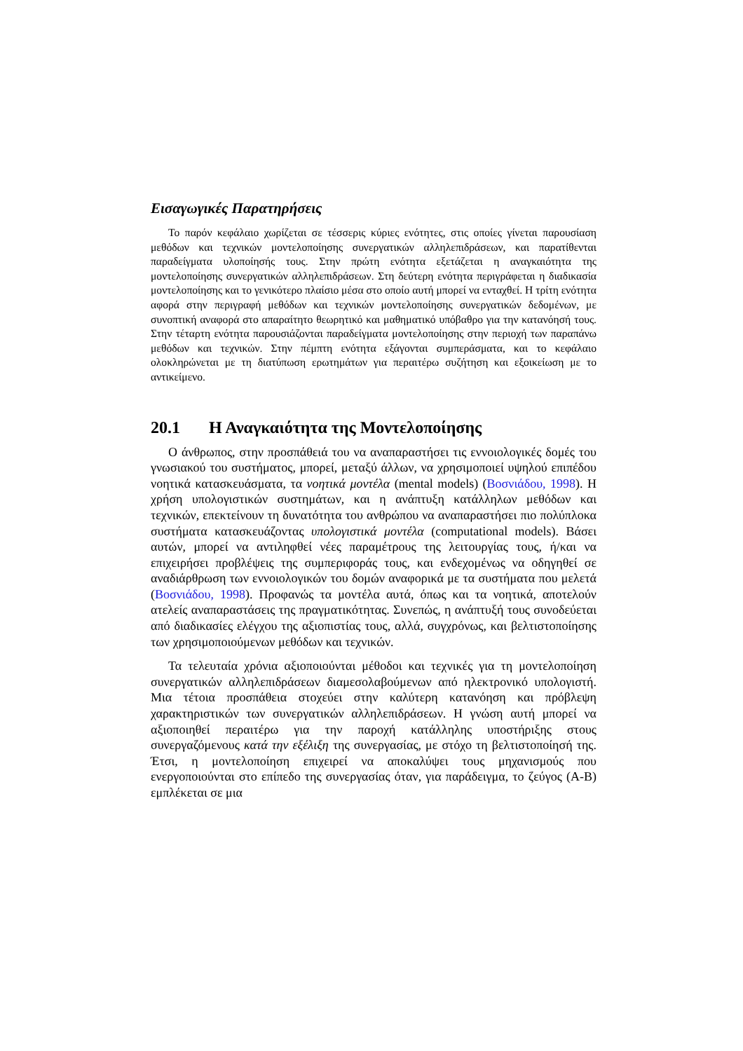Εισαγωγικές Παρατηρήσεις
Το παρόν κεφάλαιο χωρίζεται σε τέσσερις κύριες ενότητες, στις οποίες γίνεται παρουσίαση μεθόδων και τεχνικών μοντελοποίησης συνεργατικών αλληλεπιδράσεων, και παρατίθενται παραδείγματα υλοποίησής τους. Στην πρώτη ενότητα εξετάζεται η αναγκαιότητα της μοντελοποίησης συνεργατικών αλληλεπιδράσεων. Στη δεύτερη ενότητα περιγράφεται η διαδικασία μοντελοποίησης και το γενικότερο πλαίσιο μέσα στο οποίο αυτή μπορεί να ενταχθεί. Η τρίτη ενότητα αφορά στην περιγραφή μεθόδων και τεχνικών μοντελοποίησης συνεργατικών δεδομένων, με συνοπτική αναφορά στο απαραίτητο θεωρητικό και μαθηματικό υπόβαθρο για την κατανόησή τους. Στην τέταρτη ενότητα παρουσιάζονται παραδείγματα μοντελοποίησης στην περιοχή των παραπάνω μεθόδων και τεχνικών. Στην πέμπτη ενότητα εξάγονται συμπεράσματα, και το κεφάλαιο ολοκληρώνεται με τη διατύπωση ερωτημάτων για περαιτέρω συζήτηση και εξοικείωση με το αντικείμενο.
20.1 Η Αναγκαιότητα της Μοντελοποίησης
Ο άνθρωπος, στην προσπάθειά του να αναπαραστήσει τις εννοιολογικές δομές του γνωσιακού του συστήματος, μπορεί, μεταξύ άλλων, να χρησιμοποιεί υψηλού επιπέδου νοητικά κατασκευάσματα, τα νοητικά μοντέλα (mental models) (Βοσνιάδου, 1998). Η χρήση υπολογιστικών συστημάτων, και η ανάπτυξη κατάλληλων μεθόδων και τεχνικών, επεκτείνουν τη δυνατότητα του ανθρώπου να αναπαραστήσει πιο πολύπλοκα συστήματα κατασκευάζοντας υπολογιστικά μοντέλα (computational models). Βάσει αυτών, μπορεί να αντιληφθεί νέες παραμέτρους της λειτουργίας τους, ή/και να επιχειρήσει προβλέψεις της συμπεριφοράς τους, και ενδεχομένως να οδηγηθεί σε αναδιάρθρωση των εννοιολογικών του δομών αναφορικά με τα συστήματα που μελετά (Βοσνιάδου, 1998). Προφανώς τα μοντέλα αυτά, όπως και τα νοητικά, αποτελούν ατελείς αναπαραστάσεις της πραγματικότητας. Συνεπώς, η ανάπτυξή τους συνοδεύεται από διαδικασίες ελέγχου της αξιοπιστίας τους, αλλά, συγχρόνως, και βελτιστοποίησης των χρησιμοποιούμενων μεθόδων και τεχνικών.
Τα τελευταία χρόνια αξιοποιούνται μέθοδοι και τεχνικές για τη μοντελοποίηση συνεργατικών αλληλεπιδράσεων διαμεσολαβούμενων από ηλεκτρονικό υπολογιστή. Μια τέτοια προσπάθεια στοχεύει στην καλύτερη κατανόηση και πρόβλεψη χαρακτηριστικών των συνεργατικών αλληλεπιδράσεων. Η γνώση αυτή μπορεί να αξιοποιηθεί περαιτέρω για την παροχή κατάλληλης υποστήριξης στους συνεργαζόμενους κατά την εξέλιξη της συνεργασίας, με στόχο τη βελτιστοποίησή της. Έτσι, η μοντελοποίηση επιχειρεί να αποκαλύψει τους μηχανισμούς που ενεργοποιούνται στο επίπεδο της συνεργασίας όταν, για παράδειγμα, το ζεύγος (Α-Β) εμπλέκεται σε μια